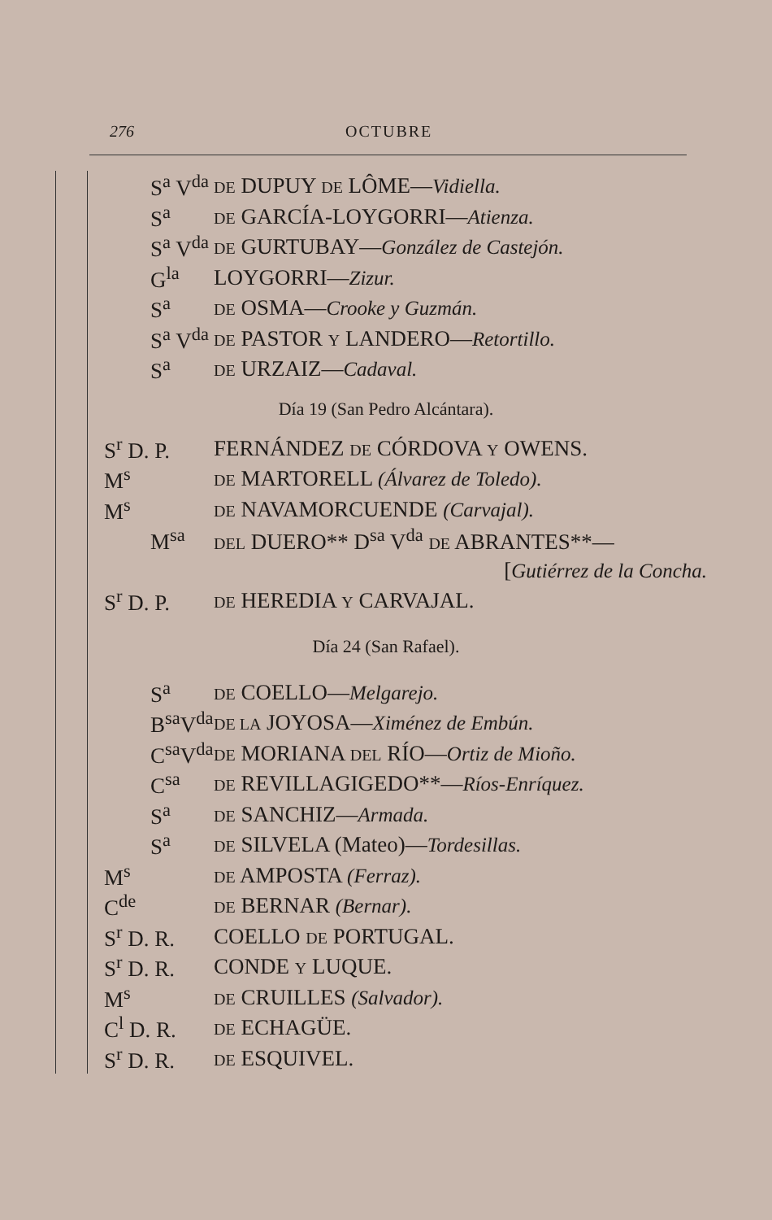276 OCTUBRE
S<sup>a</sup> V<sup>da</sup> DE DUPUY DE LÔME—Vidiella.
S<sup>a</sup> DE GARCÍA-LOYGORRI—Atienza.
S<sup>a</sup> V<sup>da</sup> DE GURTUBAY—González de Castejón.
G<sup>la</sup> LOYGORRI—Zizur.
S<sup>a</sup> DE OSMA—Crooke y Guzmán.
S<sup>a</sup> V<sup>da</sup> DE PASTOR Y LANDERO—Retortillo.
S<sup>a</sup> DE URZAIZ—Cadaval.
Día 19 (San Pedro Alcántara).
S<sup>r</sup> D. P. FERNÁNDEZ DE CÓRDOVA Y OWENS.
M<sup>s</sup> DE MARTORELL (Álvarez de Toledo).
M<sup>s</sup> DE NAVAMORCUENDE (Carvajal).
M<sup>sa</sup> DEL DUERO** D<sup>sa</sup> V<sup>da</sup> DE ABRANTES**—
[Gutiérrez de la Concha.
S<sup>r</sup> D. P. DE HEREDIA Y CARVAJAL.
Día 24 (San Rafael).
S<sup>a</sup> DE COELLO—Melgarejo.
B<sup>sa</sup>V<sup>da</sup> DE LA JOYOSA—Ximénez de Embún.
C<sup>sa</sup>V<sup>da</sup> DE MORIANA DEL RÍO—Ortiz de Mioño.
C<sup>sa</sup> DE REVILLAGIGEDO**—Ríos-Enríquez.
S<sup>a</sup> DE SANCHIZ—Armada.
S<sup>a</sup> DE SILVELA (Mateo)—Tordesillas.
M<sup>s</sup> DE AMPOSTA (Ferraz).
C<sup>de</sup> DE BERNAR (Bernar).
S<sup>r</sup> D. R. COELLO DE PORTUGAL.
S<sup>r</sup> D. R. CONDE Y LUQUE.
M<sup>s</sup> DE CRUILLES (Salvador).
C<sup>l</sup> D. R. DE ECHAGÜE.
S<sup>r</sup> D. R. DE ESQUIVEL.